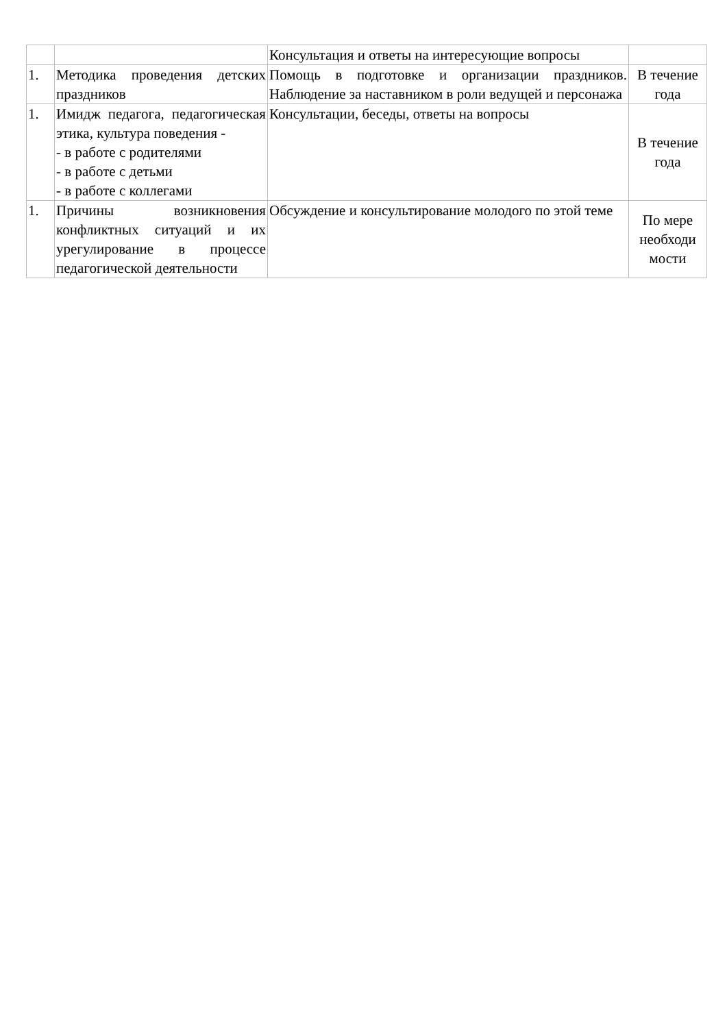| | | Консультация и ответы на интересующие вопросы | |
| 1. | Методика проведения детских праздников | Помощь в подготовке и организации праздников. Наблюдение за наставником в роли ведущей и персонажа | В течение года |
| 1. | Имидж педагога, педагогическая этика, культура поведения - - в работе с родителями - в работе с детьми - в работе с коллегами | Консультации, беседы, ответы на вопросы | В течение года |
| 1. | Причины возникновения конфликтных ситуаций и их урегулирование в процессе педагогической деятельности | Обсуждение и консультирование молодого по этой теме | По мере необходи мости |